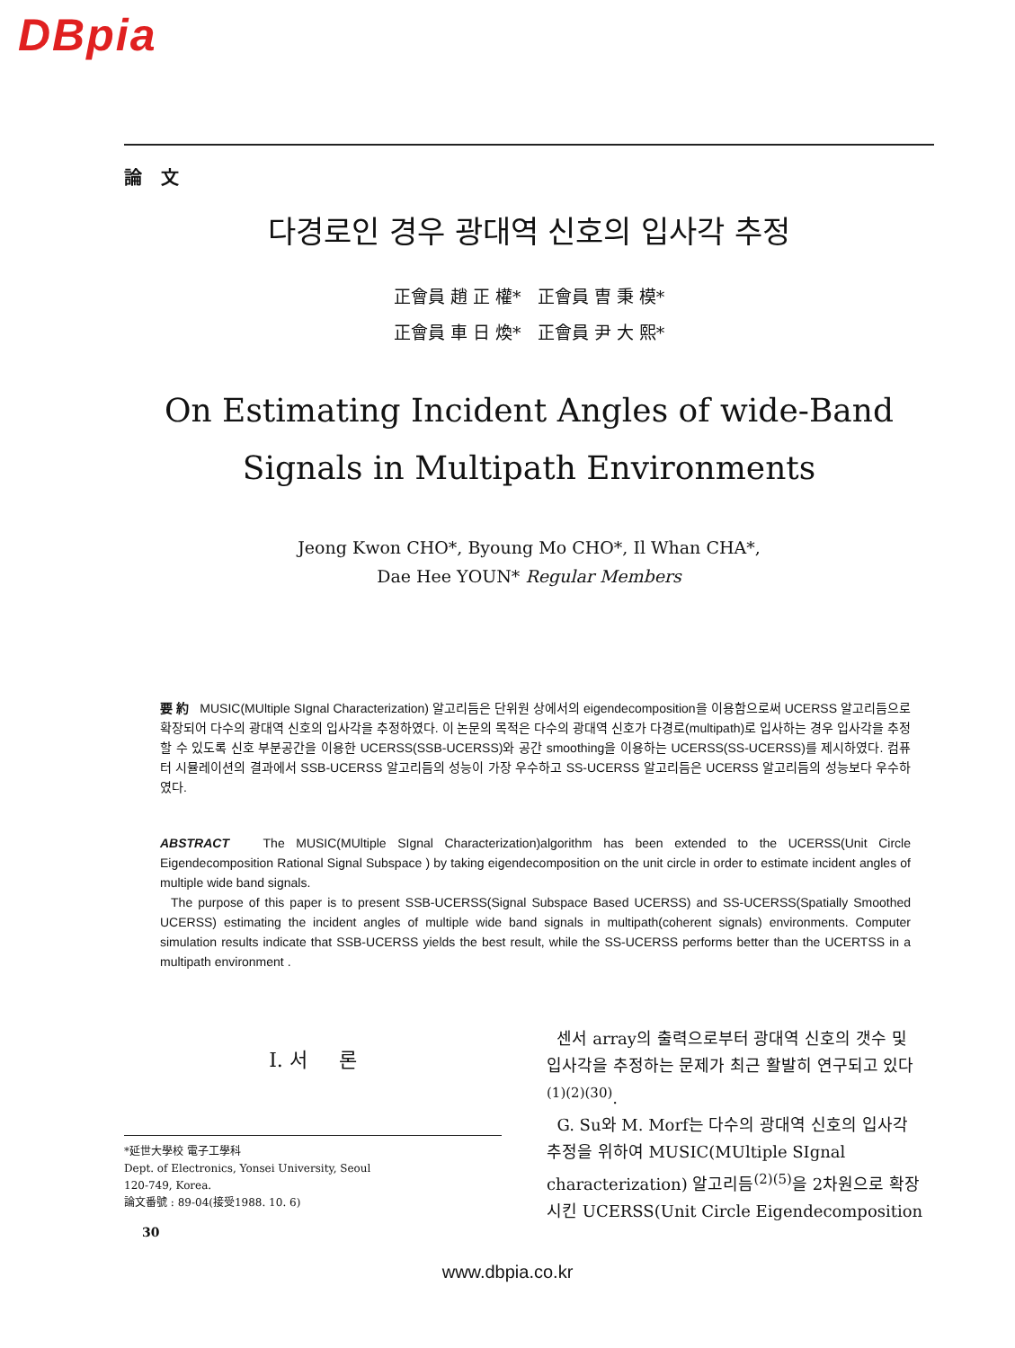DBpia
論 文
다경로인 경우 광대역 신호의 입사각 추정
正會員 趙 正 權* 正會員 曺 秉 模*
正會員 車 日 煥* 正會員 尹 大 熙*
On Estimating Incident Angles of wide-Band
Signals in Multipath Environments
Jeong Kwon CHO*, Byoung Mo CHO*, Il Whan CHA*,
Dae Hee YOUN* Regular Members
要 約 MUSIC(MUltiple SIgnal Characterization) 알고리듬은 단위원 상에서의 eigendecomposition을 이용함으로써 UCERSS 알고리듬으로 확장되어 다수의 광대역 신호의 입사각을 추정하였다. 이 논문의 목적은 다수의 광대역 신호가 다경로(multipath)로 입사하는 경우 입사각을 추정할 수 있도록 신호 부분공간을 이용한 UCERSS(SSB-UCERSS)와 공간 smoothing을 이용하는 UCERSS(SS-UCERSS)를 제시하였다. 컴퓨터 시뮬레이션의 결과에서 SSB-UCERSS 알고리듬의 성능이 가장 우수하고 SS-UCERSS 알고리듬은 UCERSS 알고리듬의 성능보다 우수하였다.
ABSTRACT The MUSIC(MUltiple SIgnal Characterization)algorithm has been extended to the UCERSS(Unit Circle Eigendecomposition Rational Signal Subspace ) by taking eigendecomposition on the unit circle in order to estimate incident angles of multiple wide band signals.
The purpose of this paper is to present SSB-UCERSS(Signal Subspace Based UCERSS) and SS-UCERSS(Spatially Smoothed UCERSS) estimating the incident angles of multiple wide band signals in multipath(coherent signals) environments. Computer simulation results indicate that SSB-UCERSS yields the best result, while the SS-UCERSS performs better than the UCERTSS in a multipath environment .
I. 서 론
*延世大學校 電子工學科
Dept. of Electronics, Yonsei University, Seoul
120-749, Korea.
論文番號 : 89-04(接受1988. 10. 6)
30
센서 array의 출력으로부터 광대역 신호의 갯수 및 입사각을 추정하는 문제가 최근 활발히 연구되고 있다<sup>(1)(2)(30)</sup>.
G. Su와 M. Morf는 다수의 광대역 신호의 입사각 추정을 위하여 MUSIC(MUltiple SIgnal characterization) 알고리듬<sup>(2)(5)</sup>을 2차원으로 확장시킨 UCERSS(Unit Circle Eigendecomposition
www.dbpia.co.kr